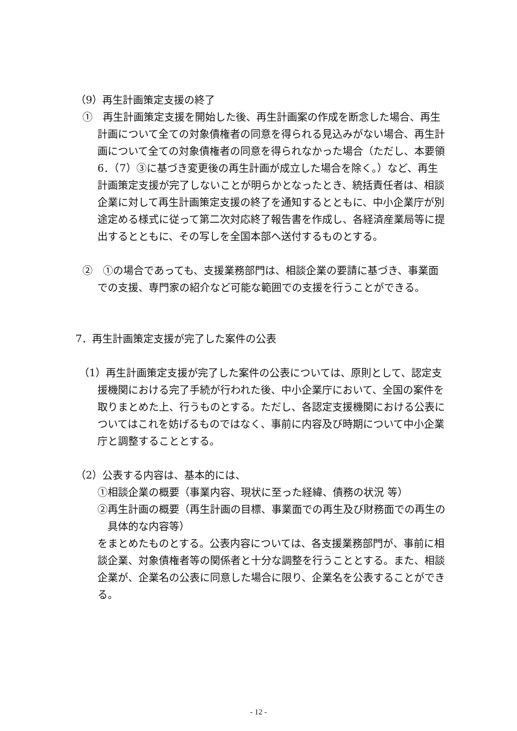（9）再生計画策定支援の終了
①　再生計画策定支援を開始した後、再生計画案の作成を断念した場合、再生計画について全ての対象債権者の同意を得られる見込みがない場合、再生計画について全ての対象債権者の同意を得られなかった場合（ただし、本要領6．（7）③に基づき変更後の再生計画が成立した場合を除く。）など、再生計画策定支援が完了しないことが明らかとなったとき、統括責任者は、相談企業に対して再生計画策定支援の終了を通知するとともに、中小企業庁が別途定める様式に従って第二次対応終了報告書を作成し、各経済産業局等に提出するとともに、その写しを全国本部へ送付するものとする。
②　①の場合であっても、支援業務部門は、相談企業の要請に基づき、事業面での支援、専門家の紹介など可能な範囲での支援を行うことができる。
7．再生計画策定支援が完了した案件の公表
（1）再生計画策定支援が完了した案件の公表については、原則として、認定支援機関における完了手続が行われた後、中小企業庁において、全国の案件を取りまとめた上、行うものとする。ただし、各認定支援機関における公表についてはこれを妨げるものではなく、事前に内容及び時期について中小企業庁と調整することとする。
（2）公表する内容は、基本的には、
①相談企業の概要（事業内容、現状に至った経緯、債務の状況 等）
②再生計画の概要（再生計画の目標、事業面での再生及び財務面での再生の具体的な内容等）
をまとめたものとする。公表内容については、各支援業務部門が、事前に相談企業、対象債権者等の関係者と十分な調整を行うこととする。また、相談企業が、企業名の公表に同意した場合に限り、企業名を公表することができる。
- 12 -